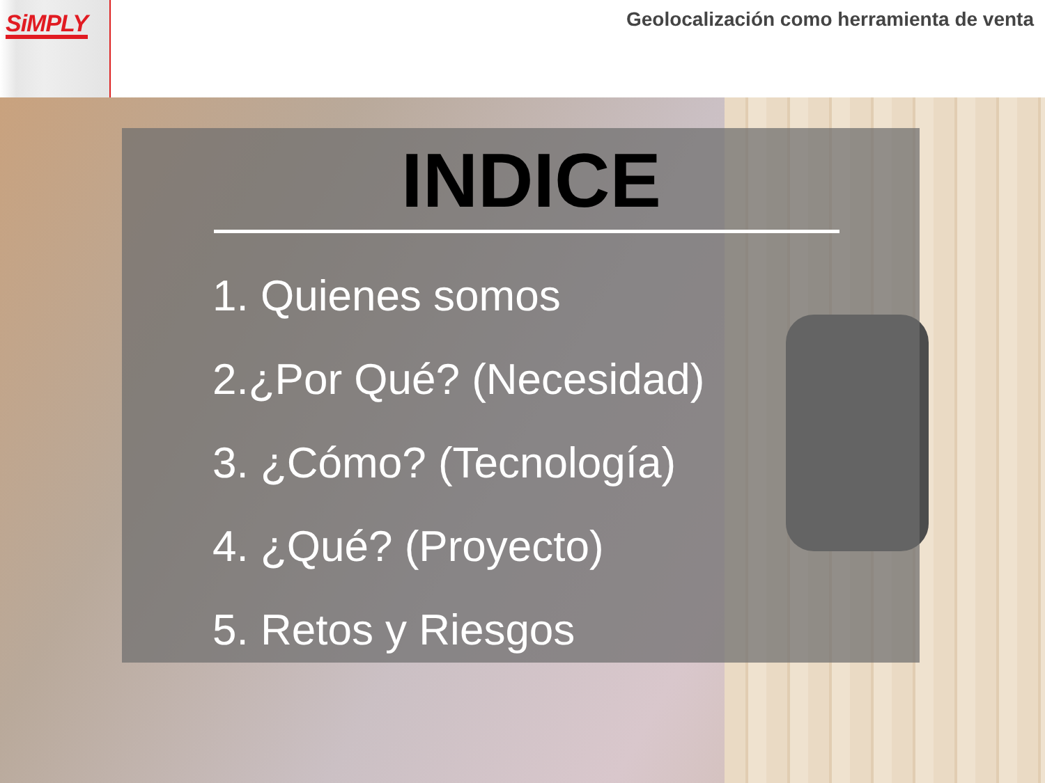SiMPLY
Geolocalización como herramienta de venta
INDICE
1. Quienes somos
2.¿Por Qué? (Necesidad)
3. ¿Cómo? (Tecnología)
4. ¿Qué? (Proyecto)
5. Retos y Riesgos